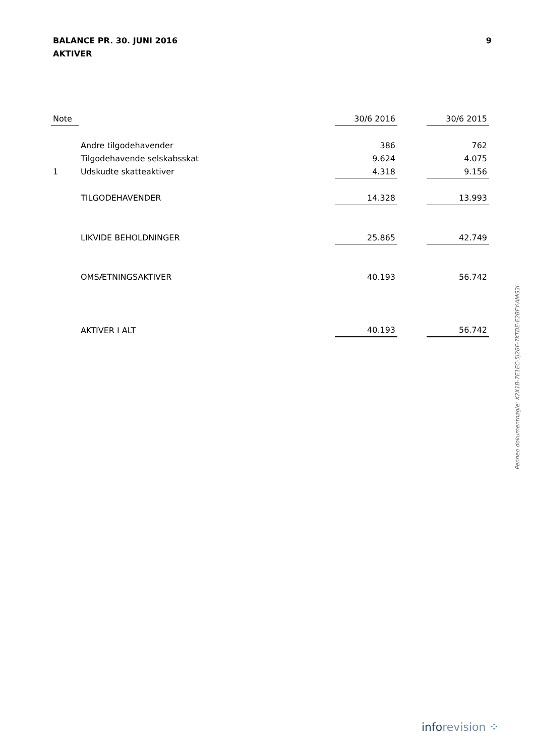9 BALANCE PR. 30. JUNI 2016
AKTIVER
| Note | | 30/6 2016 | | 30/6 2015 |
| --- | --- | --- | --- | --- |
| | Andre tilgodehavender | 386 | | 762 |
| | Tilgodehavende selskabsskat | 9.624 | | 4.075 |
| 1 | Udskudte skatteaktiver | 4.318 | | 9.156 |
| | TILGODEHAVENDER | 14.328 | | 13.993 |
| | LIKVIDE BEHOLDNINGER | 25.865 | | 42.749 |
| | OMSÆTNINGSAKTIVER | 40.193 | | 56.742 |
| | AKTIVER I ALT | 40.193 | | 56.742 |
Penneo dokumentnøgle: X2X1B-7E1EC-5J2BF-7KTDE-E2BFY-AMG3I
inforevision ⁘